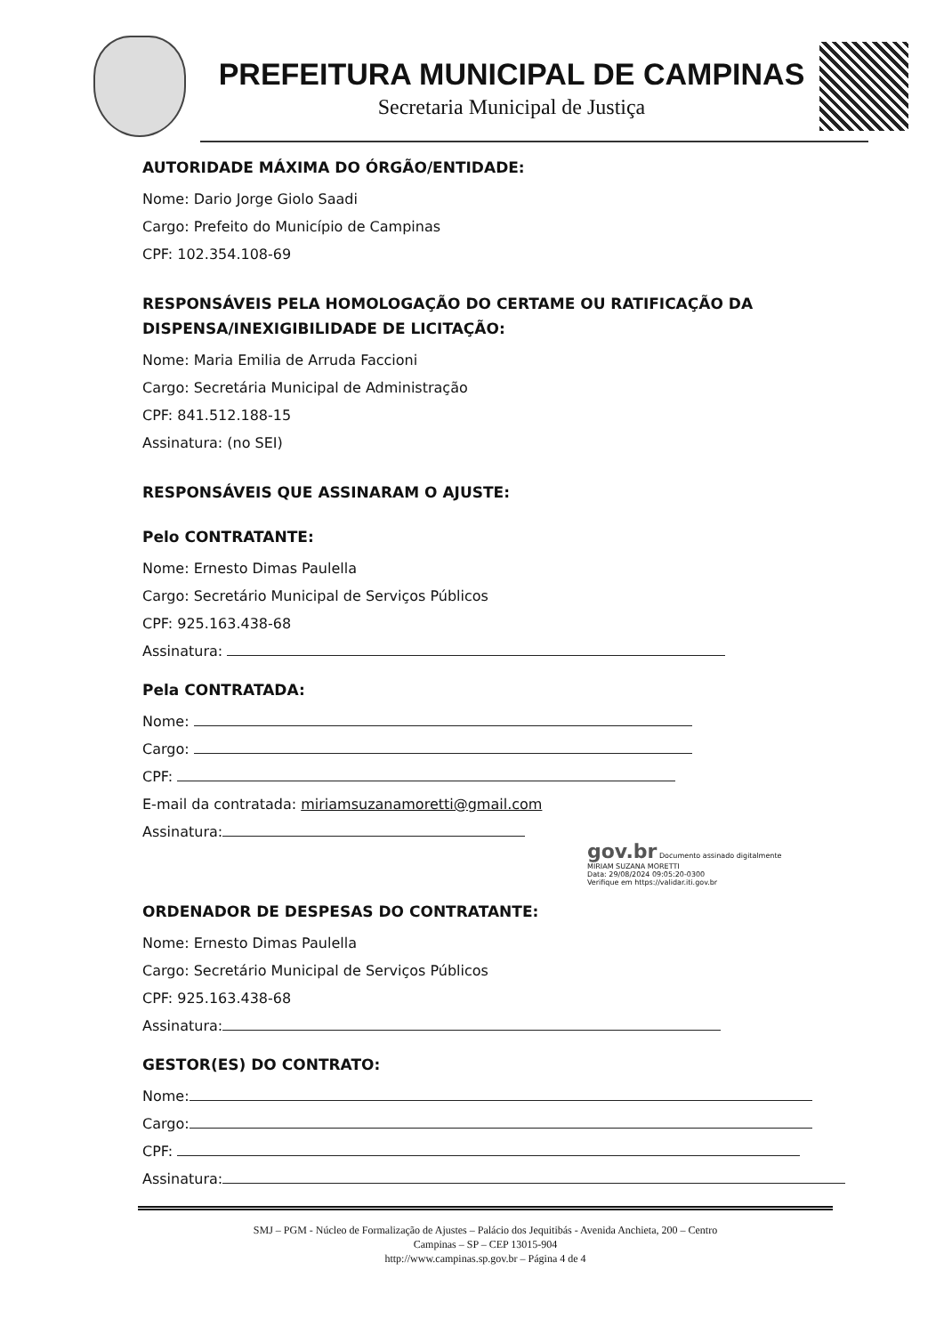PREFEITURA MUNICIPAL DE CAMPINAS
Secretaria Municipal de Justiça
AUTORIDADE MÁXIMA DO ÓRGÃO/ENTIDADE:
Nome: Dario Jorge Giolo Saadi
Cargo: Prefeito do Município de Campinas
CPF: 102.354.108-69
RESPONSÁVEIS PELA HOMOLOGAÇÃO DO CERTAME OU RATIFICAÇÃO DA DISPENSA/INEXIGIBILIDADE DE LICITAÇÃO:
Nome: Maria Emilia de Arruda Faccioni
Cargo: Secretária Municipal de Administração
CPF: 841.512.188-15
Assinatura: (no SEI)
RESPONSÁVEIS QUE ASSINARAM O AJUSTE:
Pelo CONTRATANTE:
Nome: Ernesto Dimas Paulella
Cargo: Secretário Municipal de Serviços Públicos
CPF: 925.163.438-68
Assinatura:
Pela CONTRATADA:
Nome:
Cargo:
CPF:
E-mail da contratada: miriamsuzanamoretti@gmail.com
Assinatura:
gov.br Documento assinado digitalmente
MIRIAM SUZANA MORETTI
Data: 29/08/2024 09:05:20-0300
Verifique em https://validar.iti.gov.br
ORDENADOR DE DESPESAS DO CONTRATANTE:
Nome: Ernesto Dimas Paulella
Cargo: Secretário Municipal de Serviços Públicos
CPF: 925.163.438-68
Assinatura:
GESTOR(ES) DO CONTRATO:
Nome:
Cargo:
CPF:
Assinatura:
SMJ – PGM - Núcleo de Formalização de Ajustes – Palácio dos Jequitibás - Avenida Anchieta, 200 – Centro
Campinas – SP – CEP 13015-904
http://www.campinas.sp.gov.br – Página 4 de 4